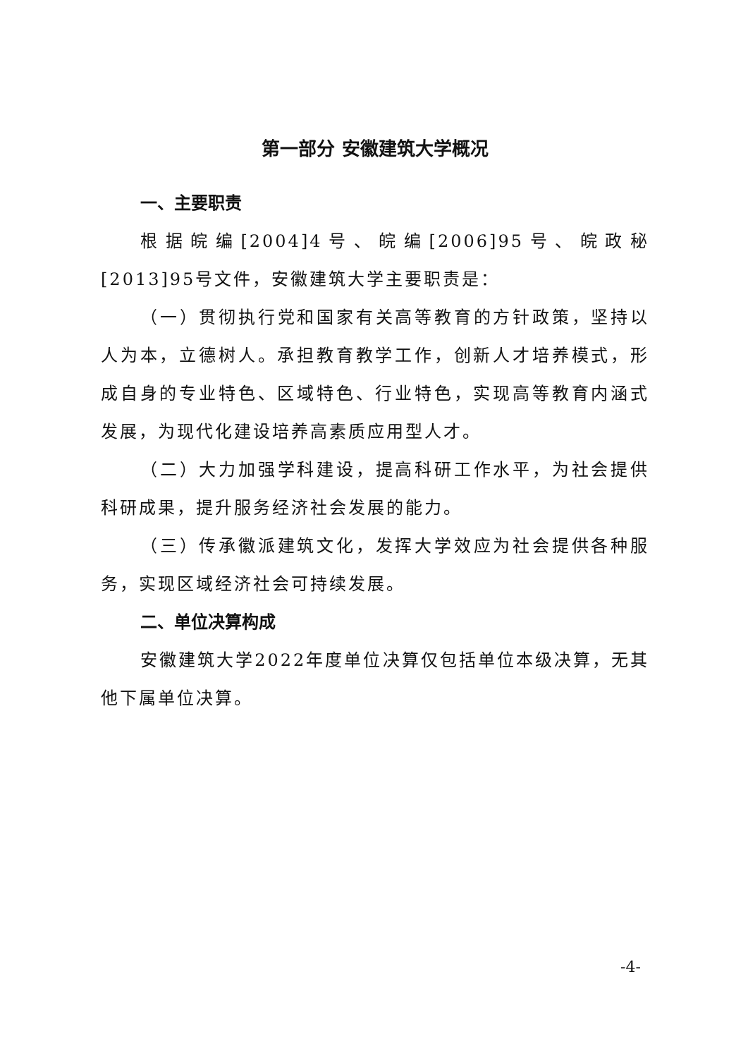第一部分 安徽建筑大学概况
一、主要职责
根据皖编[2004]4号、皖编[2006]95号、皖政秘[2013]95号文件，安徽建筑大学主要职责是：
（一）贯彻执行党和国家有关高等教育的方针政策，坚持以人为本，立德树人。承担教育教学工作，创新人才培养模式，形成自身的专业特色、区域特色、行业特色，实现高等教育内涵式发展，为现代化建设培养高素质应用型人才。
（二）大力加强学科建设，提高科研工作水平，为社会提供科研成果，提升服务经济社会发展的能力。
（三）传承徽派建筑文化，发挥大学效应为社会提供各种服务，实现区域经济社会可持续发展。
二、单位决算构成
安徽建筑大学2022年度单位决算仅包括单位本级决算，无其他下属单位决算。
-4-